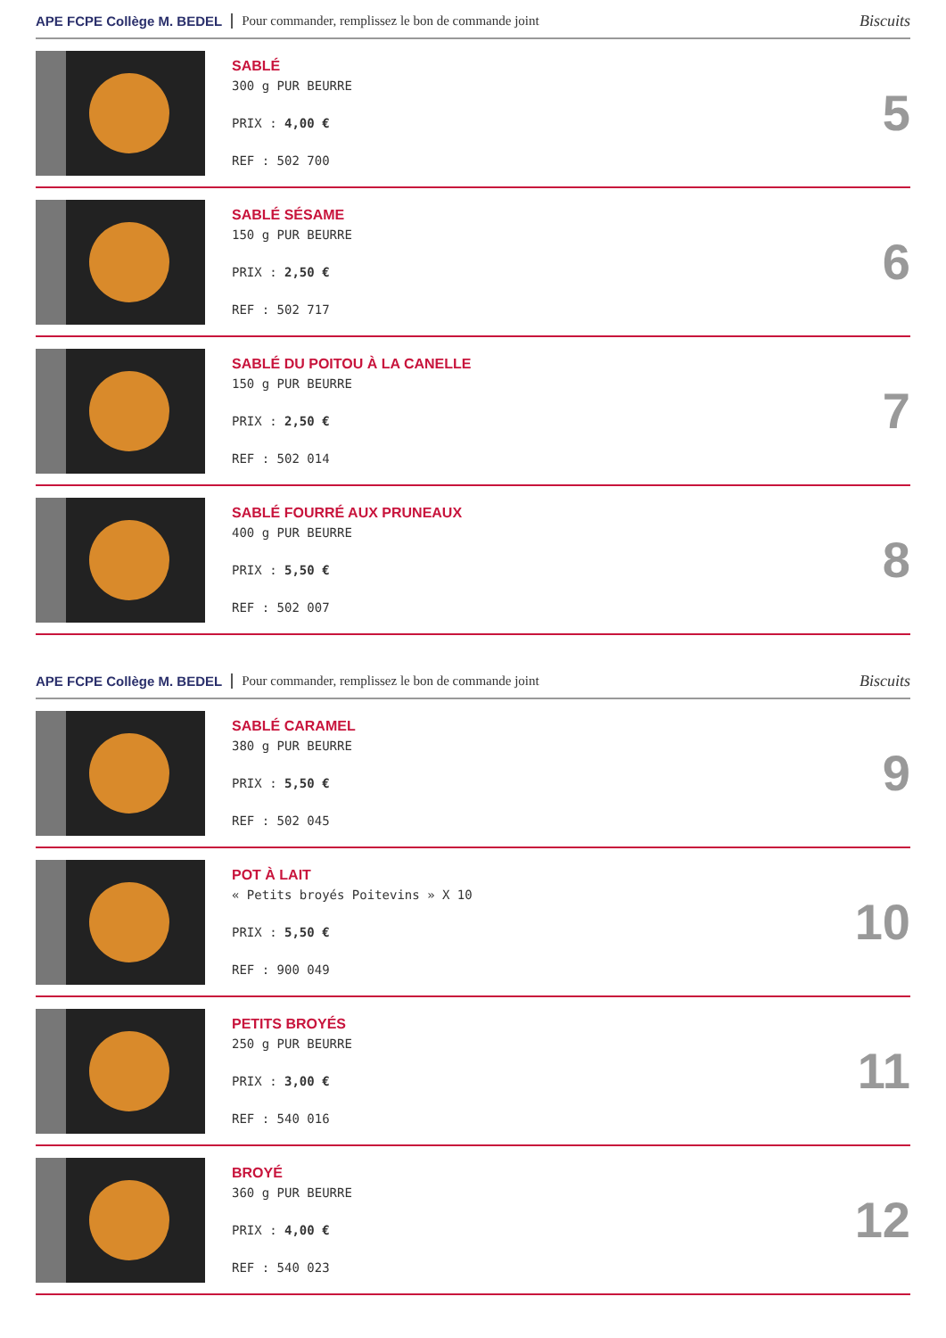APE FCPE Collège M. BEDEL Pour commander, remplissez le bon de commande joint Biscuits
SABLÉ
300 g PUR BEURRE
PRIX : 4,00 €
REF : 502 700
5
SABLÉ SÉSAME
150 g PUR BEURRE
PRIX : 2,50 €
REF : 502 717
6
SABLÉ DU POITOU À LA CANELLE
150 g PUR BEURRE
PRIX : 2,50 €
REF : 502 014
7
SABLÉ FOURRÉ AUX PRUNEAUX
400 g PUR BEURRE
PRIX : 5,50 €
REF : 502 007
8
APE FCPE Collège M. BEDEL Pour commander, remplissez le bon de commande joint Biscuits
SABLÉ CARAMEL
380 g PUR BEURRE
PRIX : 5,50 €
REF : 502 045
9
POT À LAIT
« Petits broyés Poitevins » X 10
PRIX : 5,50 €
REF : 900 049
10
PETITS BROYÉS
250 g PUR BEURRE
PRIX : 3,00 €
REF : 540 016
11
BROYÉ
360 g PUR BEURRE
PRIX : 4,00 €
REF : 540 023
12